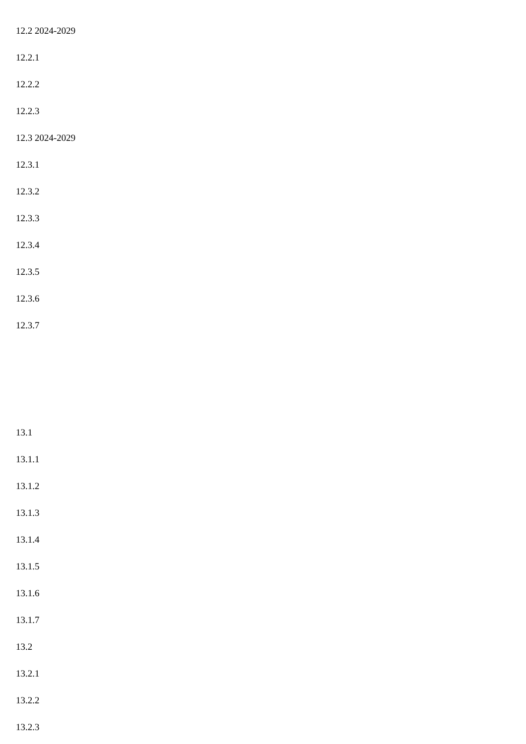12.2 2024-2029
12.2.1
12.2.2
12.2.3
12.3 2024-2029
12.3.1
12.3.2
12.3.3
12.3.4
12.3.5
12.3.6
12.3.7
13.1
13.1.1
13.1.2
13.1.3
13.1.4
13.1.5
13.1.6
13.1.7
13.2
13.2.1
13.2.2
13.2.3